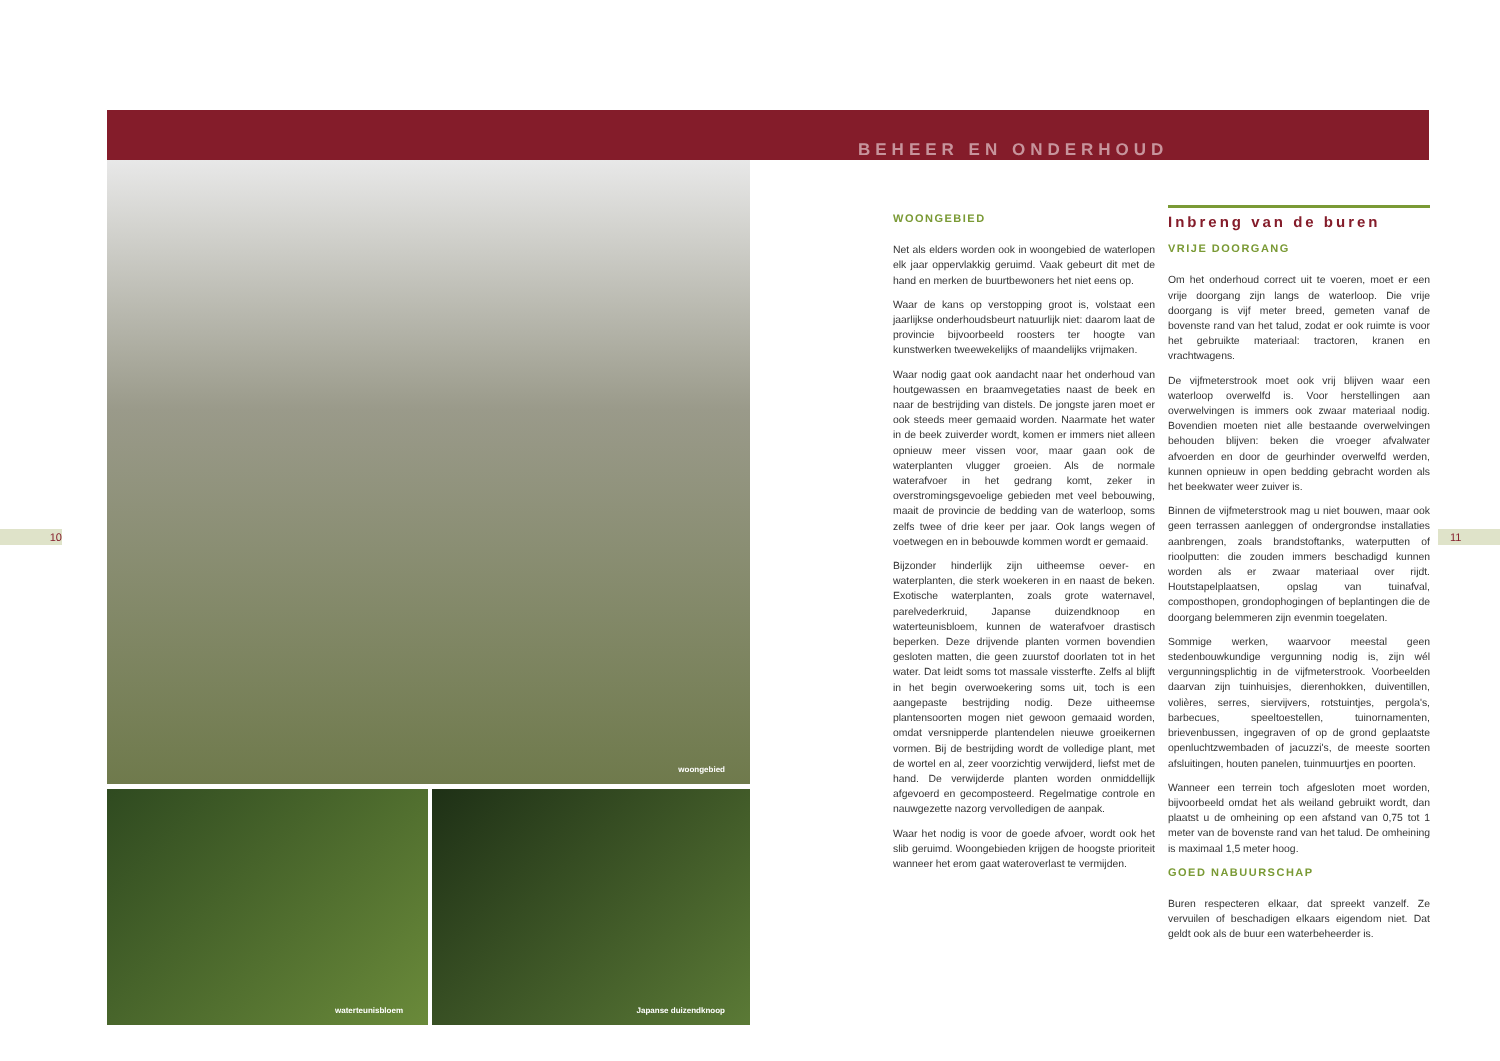BEHEER EN ONDERHOUD
woongebied
waterteunisbloem
Japanse duizendknoop
10 11
WOONGEBIED
Net als elders worden ook in woongebied de waterlopen elk jaar oppervlakkig geruimd. Vaak gebeurt dit met de hand en merken de buurtbewoners het niet eens op.
Waar de kans op verstopping groot is, volstaat een jaarlijkse onderhoudsbeurt natuurlijk niet: daarom laat de provincie bijvoorbeeld roosters ter hoogte van kunstwerken tweewekelijks of maandelijks vrijmaken.
Waar nodig gaat ook aandacht naar het onderhoud van houtgewassen en braamvegetaties naast de beek en naar de bestrijding van distels. De jongste jaren moet er ook steeds meer gemaaid worden. Naarmate het water in de beek zuiverder wordt, komen er immers niet alleen opnieuw meer vissen voor, maar gaan ook de waterplanten vlugger groeien. Als de normale waterafvoer in het gedrang komt, zeker in overstromingsgevoelige gebieden met veel bebouwing, maait de provincie de bedding van de waterloop, soms zelfs twee of drie keer per jaar. Ook langs wegen of voetwegen en in bebouwde kommen wordt er gemaaid.
Bijzonder hinderlijk zijn uitheemse oever- en waterplanten, die sterk woekeren in en naast de beken. Exotische waterplanten, zoals grote waternavel, parelvederkruid, Japanse duizendknoop en waterteunisbloem, kunnen de waterafvoer drastisch beperken. Deze drijvende planten vormen bovendien gesloten matten, die geen zuurstof doorlaten tot in het water. Dat leidt soms tot massale vissterfte. Zelfs al blijft in het begin overwoekering soms uit, toch is een aangepaste bestrijding nodig. Deze uitheemse plantensoorten mogen niet gewoon gemaaid worden, omdat versnipperde plantendelen nieuwe groeikernen vormen. Bij de bestrijding wordt de volledige plant, met de wortel en al, zeer voorzichtig verwijderd, liefst met de hand. De verwijderde planten worden onmiddellijk afgevoerd en gecomposteerd. Regelmatige controle en nauwgezette nazorg vervolledigen de aanpak.
Waar het nodig is voor de goede afvoer, wordt ook het slib geruimd. Woongebieden krijgen de hoogste prioriteit wanneer het erom gaat wateroverlast te vermijden.
Inbreng van de buren
VRIJE DOORGANG
Om het onderhoud correct uit te voeren, moet er een vrije doorgang zijn langs de waterloop. Die vrije doorgang is vijf meter breed, gemeten vanaf de bovenste rand van het talud, zodat er ook ruimte is voor het gebruikte materiaal: tractoren, kranen en vrachtwagens.
De vijfmeterstrook moet ook vrij blijven waar een waterloop overwelfd is. Voor herstellingen aan overwelvingen is immers ook zwaar materiaal nodig. Bovendien moeten niet alle bestaande overwelvingen behouden blijven: beken die vroeger afvalwater afvoerden en door de geurhinder overwelfd werden, kunnen opnieuw in open bedding gebracht worden als het beekwater weer zuiver is.
Binnen de vijfmeterstrook mag u niet bouwen, maar ook geen terrassen aanleggen of ondergrondse installaties aanbrengen, zoals brandstoftanks, waterputten of rioolputten: die zouden immers beschadigd kunnen worden als er zwaar materiaal over rijdt. Houtstapelplaatsen, opslag van tuinafval, composthopen, grondophogingen of beplantingen die de doorgang belemmeren zijn evenmin toegelaten.
Sommige werken, waarvoor meestal geen stedenbouwkundige vergunning nodig is, zijn wél vergunningsplichtig in de vijfmeterstrook. Voorbeelden daarvan zijn tuinhuisjes, dierenhokken, duiventillen, volières, serres, siervijvers, rotstuintjes, pergola's, barbecues, speeltoestellen, tuinornamenten, brievenbussen, ingegraven of op de grond geplaatste openluchtzwembaden of jacuzzi's, de meeste soorten afsluitingen, houten panelen, tuinmuurtjes en poorten.
Wanneer een terrein toch afgesloten moet worden, bijvoorbeeld omdat het als weiland gebruikt wordt, dan plaatst u de omheining op een afstand van 0,75 tot 1 meter van de bovenste rand van het talud. De omheining is maximaal 1,5 meter hoog.
GOED NABUURSCHAP
Buren respecteren elkaar, dat spreekt vanzelf. Ze vervuilen of beschadigen elkaars eigendom niet. Dat geldt ook als de buur een waterbeheerder is.